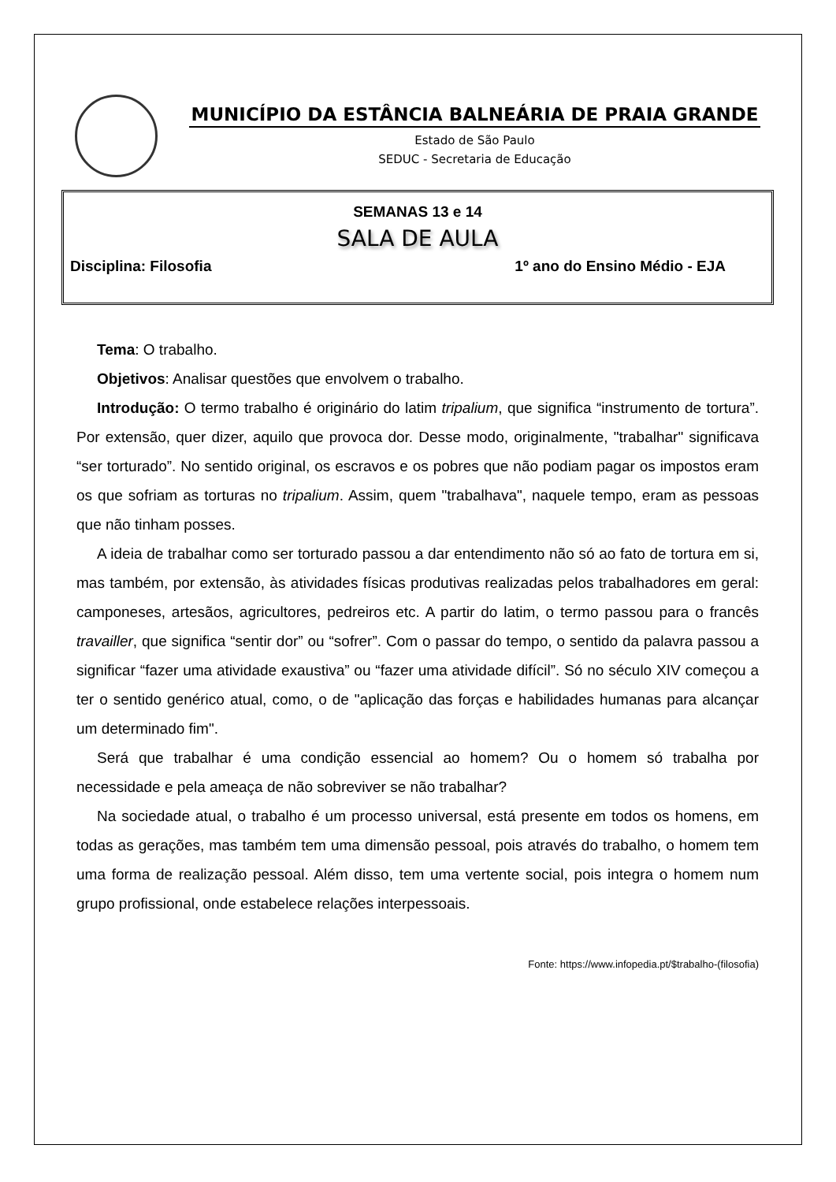MUNICÍPIO DA ESTÂNCIA BALNEÁRIA DE PRAIA GRANDE
Estado de São Paulo
SEDUC - Secretaria de Educação
SEMANAS 13 e 14
SALA DE AULA
Disciplina: Filosofia 1º ano do Ensino Médio - EJA
Tema: O trabalho.
Objetivos: Analisar questões que envolvem o trabalho.
Introdução: O termo trabalho é originário do latim tripalium, que significa “instrumento de tortura”. Por extensão, quer dizer, aquilo que provoca dor. Desse modo, originalmente, "trabalhar" significava “ser torturado”. No sentido original, os escravos e os pobres que não podiam pagar os impostos eram os que sofriam as torturas no tripalium. Assim, quem "trabalhava", naquele tempo, eram as pessoas que não tinham posses.
A ideia de trabalhar como ser torturado passou a dar entendimento não só ao fato de tortura em si, mas também, por extensão, às atividades físicas produtivas realizadas pelos trabalhadores em geral: camponeses, artesãos, agricultores, pedreiros etc. A partir do latim, o termo passou para o francês travailler, que significa “sentir dor” ou “sofrer”. Com o passar do tempo, o sentido da palavra passou a significar “fazer uma atividade exaustiva” ou “fazer uma atividade difícil”. Só no século XIV começou a ter o sentido genérico atual, como, o de "aplicação das forças e habilidades humanas para alcançar um determinado fim".
Será que trabalhar é uma condição essencial ao homem? Ou o homem só trabalha por necessidade e pela ameaça de não sobreviver se não trabalhar?
Na sociedade atual, o trabalho é um processo universal, está presente em todos os homens, em todas as gerações, mas também tem uma dimensão pessoal, pois através do trabalho, o homem tem uma forma de realização pessoal. Além disso, tem uma vertente social, pois integra o homem num grupo profissional, onde estabelece relações interpessoais.
Fonte: https://www.infopedia.pt/$trabalho-(filosofia)